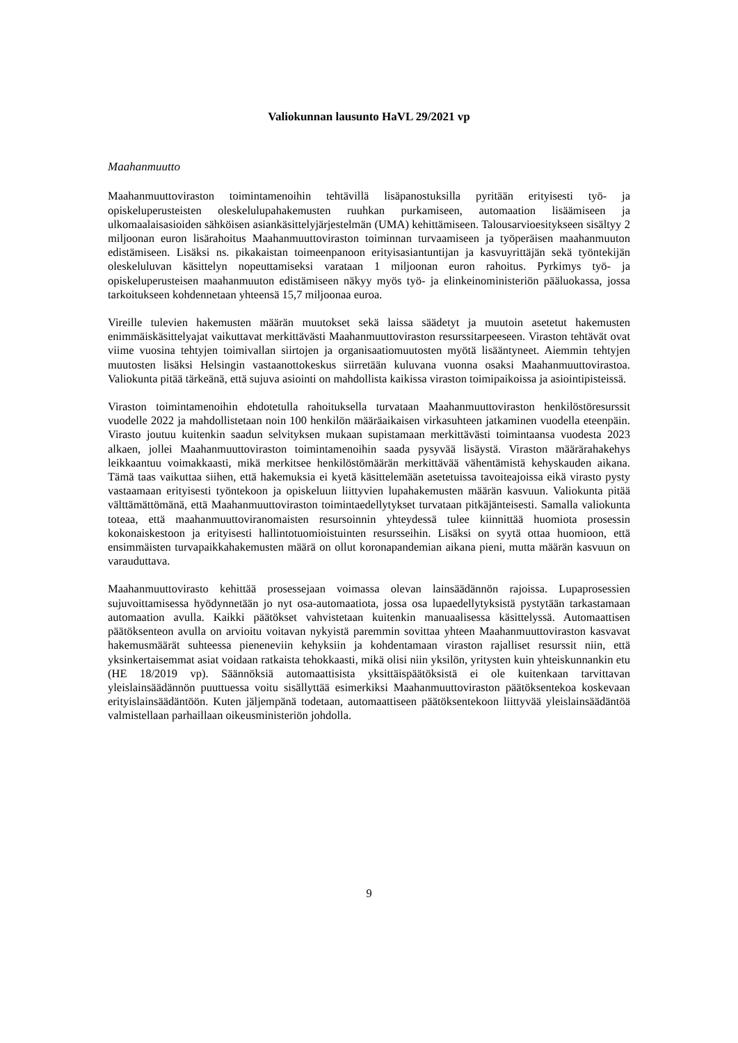Valiokunnan lausunto HaVL 29/2021 vp
Maahanmuutto
Maahanmuuttoviraston toimintamenoihin tehtävillä lisäpanostuksilla pyritään erityisesti työ- ja opiskeluperusteisten oleskelulupahakemusten ruuhkan purkamiseen, automaation lisäämiseen ja ulkomaalaisasioiden sähköisen asiankäsittelyjärjestelmän (UMA) kehittämiseen. Talousarvioesitykseen sisältyy 2 miljoonan euron lisärahoitus Maahanmuuttoviraston toiminnan turvaamiseen ja työperäisen maahanmuuton edistämiseen. Lisäksi ns. pikakaistan toimeenpanoon erityisasiantuntijan ja kasvuyrittäjän sekä työntekijän oleskeluluvan käsittelyn nopeuttamiseksi varataan 1 miljoonan euron rahoitus. Pyrkimys työ- ja opiskeluperusteisen maahanmuuton edistämiseen näkyy myös työ- ja elinkeinoministeriön pääluokassa, jossa tarkoitukseen kohdennetaan yhteensä 15,7 miljoonaa euroa.
Vireille tulevien hakemusten määrän muutokset sekä laissa säädetyt ja muutoin asetetut hakemusten enimmäiskäsittelyajat vaikuttavat merkittävästi Maahanmuuttoviraston resurssitarpeeseen. Viraston tehtävät ovat viime vuosina tehtyjen toimivallan siirtojen ja organisaatiomuutosten myötä lisääntyneet. Aiemmin tehtyjen muutosten lisäksi Helsingin vastaanottokeskus siirretään kuluvana vuonna osaksi Maahanmuuttovirastoa. Valiokunta pitää tärkeänä, että sujuva asiointi on mahdollista kaikissa viraston toimipaikoissa ja asiointipisteissä.
Viraston toimintamenoihin ehdotetulla rahoituksella turvataan Maahanmuuttoviraston henkilöstöresurssit vuodelle 2022 ja mahdollistetaan noin 100 henkilön määräaikaisen virkasuhteen jatkaminen vuodella eteenpäin. Virasto joutuu kuitenkin saadun selvityksen mukaan supistamaan merkittävästi toimintaansa vuodesta 2023 alkaen, jollei Maahanmuuttoviraston toimintamenoihin saada pysyvää lisäystä. Viraston määrärahakehys leikkaantuu voimakkaasti, mikä merkitsee henkilöstömäärän merkittävää vähentämistä kehyskauden aikana. Tämä taas vaikuttaa siihen, että hakemuksia ei kyetä käsittelemään asetetuissa tavoiteajoissa eikä virasto pysty vastaamaan erityisesti työntekoon ja opiskeluun liittyvien lupahakemusten määrän kasvuun. Valiokunta pitää välttämättömänä, että Maahanmuuttoviraston toimintaedellytykset turvataan pitkäjänteisesti. Samalla valiokunta toteaa, että maahanmuuttoviranomaisten resursoinnin yhteydessä tulee kiinnittää huomiota prosessin kokonaiskestoon ja erityisesti hallintotuomioistuinten resursseihin. Lisäksi on syytä ottaa huomioon, että ensimmäisten turvapaikkahakemusten määrä on ollut koronapandemian aikana pieni, mutta määrän kasvuun on varauduttava.
Maahanmuuttovirasto kehittää prosessejaan voimassa olevan lainsäädännön rajoissa. Lupaprosessien sujuvoittamisessa hyödynnetään jo nyt osa-automaatiota, jossa osa lupaedellytyksistä pystytään tarkastamaan automaation avulla. Kaikki päätökset vahvistetaan kuitenkin manuaalisessa käsittelyssä. Automaattisen päätöksenteon avulla on arvioitu voitavan nykyistä paremmin sovittaa yhteen Maahanmuuttoviraston kasvavat hakemusmäärät suhteessa pieneneviin kehyksiin ja kohdentamaan viraston rajalliset resurssit niin, että yksinkertaisemmat asiat voidaan ratkaista tehokkaasti, mikä olisi niin yksilön, yritysten kuin yhteiskunnankin etu (HE 18/2019 vp). Säännöksiä automaattisista yksittäispäätöksistä ei ole kuitenkaan tarvittavan yleislainsäädännön puuttuessa voitu sisällyttää esimerkiksi Maahanmuuttoviraston päätöksentekoa koskevaan erityislainsäädäntöön. Kuten jäljempänä todetaan, automaattiseen päätöksentekoon liittyvää yleislainsäädäntöä valmistellaan parhaillaan oikeusministeriön johdolla.
9